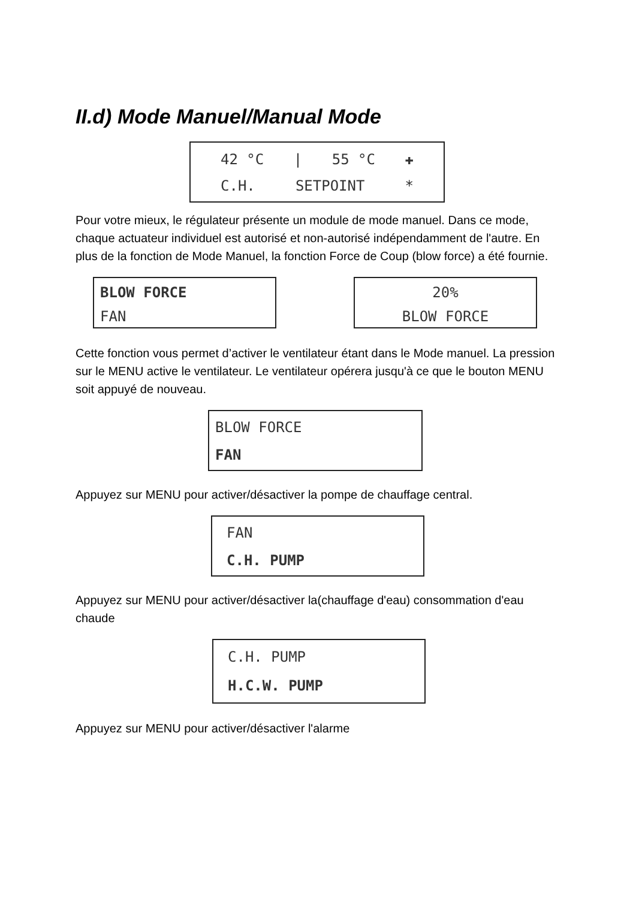II.d) Mode Manuel/Manual Mode
42 °C | 55 °C ✚
C.H. SETPOINT *
Pour votre mieux, le régulateur présente un module de mode manuel. Dans ce mode, chaque actuateur individuel est autorisé et non-autorisé indépendamment de l'autre. En plus de la fonction de Mode Manuel, la fonction Force de Coup (blow force) a été fournie.
BLOW FORCE
FAN
20%
BLOW FORCE
Cette fonction vous permet d’activer le ventilateur étant dans le Mode manuel. La pression sur le MENU active le ventilateur. Le ventilateur opérera jusqu'à ce que le bouton MENU soit appuyé de nouveau.
BLOW FORCE
FAN
Appuyez sur MENU pour activer/désactiver la pompe de chauffage central.
FAN
C.H. PUMP
Appuyez sur MENU pour activer/désactiver la(chauffage d'eau) consommation d'eau chaude
C.H. PUMP
H.C.W. PUMP
Appuyez sur MENU pour activer/désactiver l'alarme